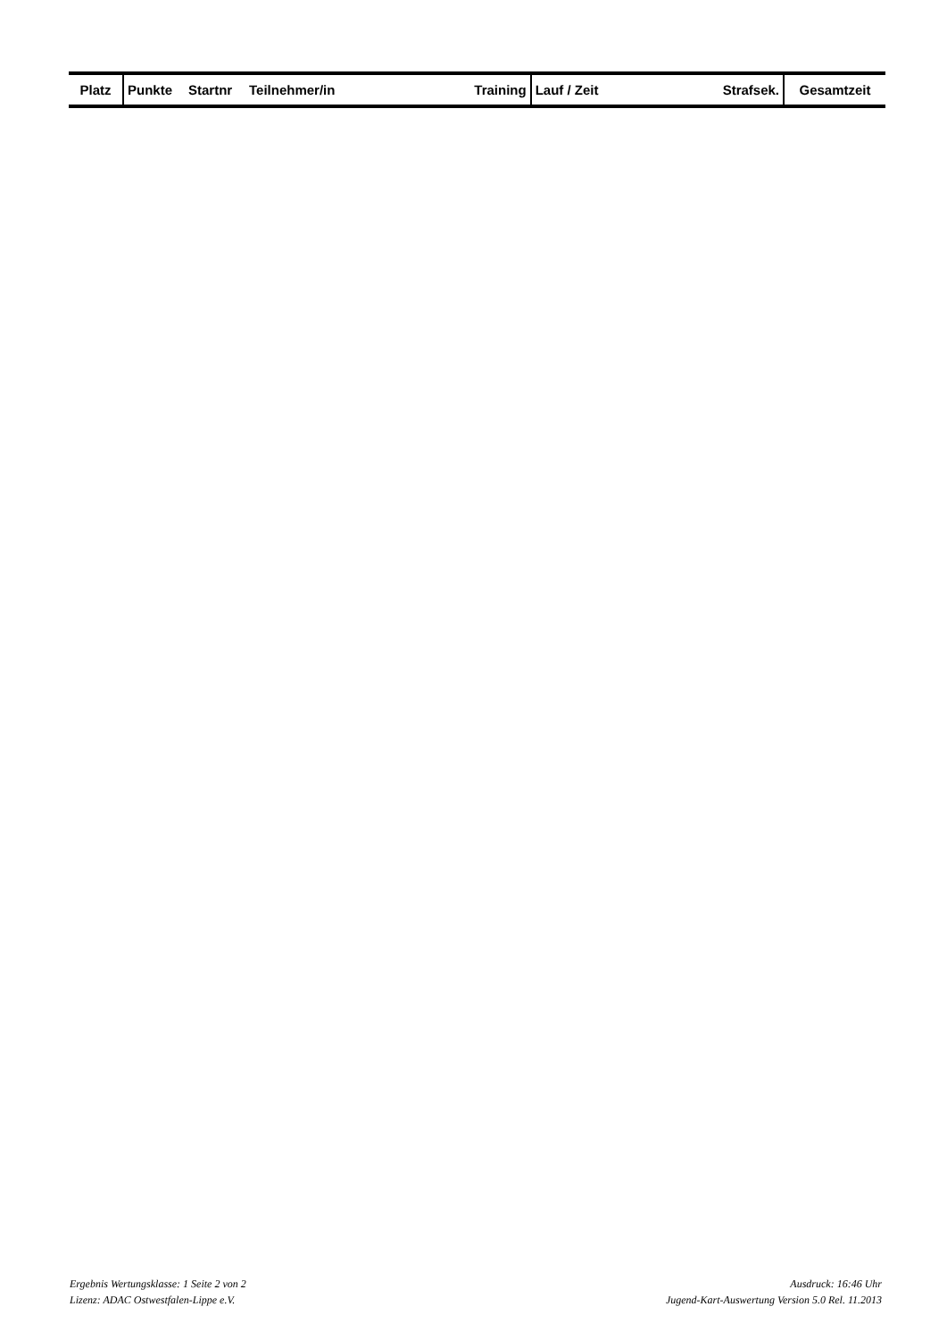| Platz | Punkte | Startnr | Teilnehmer/in | Training | Lauf / Zeit | Strafsek. | Gesamtzeit |
| --- | --- | --- | --- | --- | --- | --- | --- |
Ergebnis Wertungsklasse: 1 Seite 2 von 2 Ausdruck: 16:46 Uhr
Lizenz: ADAC Ostwestfalen-Lippe e.V. Jugend-Kart-Auswertung Version 5.0 Rel. 11.2013